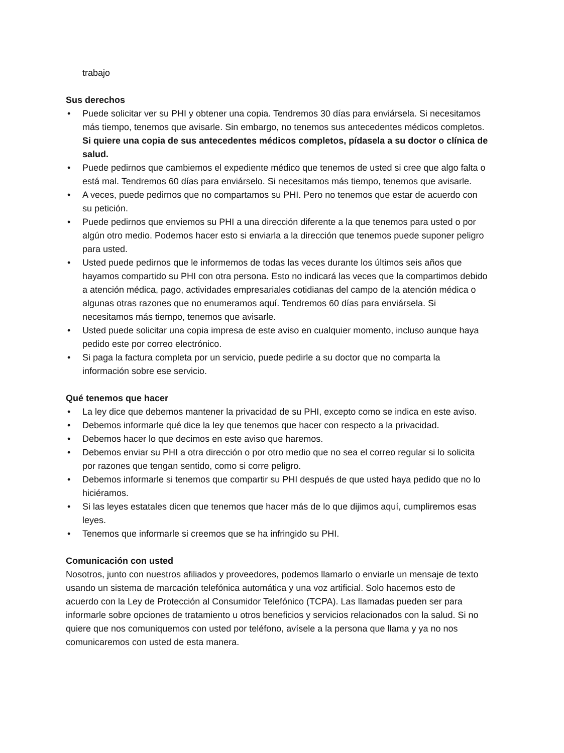trabajo
Sus derechos
• Puede solicitar ver su PHI y obtener una copia. Tendremos 30 días para enviársela. Si necesitamos más tiempo, tenemos que avisarle. Sin embargo, no tenemos sus antecedentes médicos completos. Si quiere una copia de sus antecedentes médicos completos, pídasela a su doctor o clínica de salud.
• Puede pedirnos que cambiemos el expediente médico que tenemos de usted si cree que algo falta o está mal. Tendremos 60 días para enviárselo. Si necesitamos más tiempo, tenemos que avisarle.
• A veces, puede pedirnos que no compartamos su PHI. Pero no tenemos que estar de acuerdo con su petición.
• Puede pedirnos que enviemos su PHI a una dirección diferente a la que tenemos para usted o por algún otro medio. Podemos hacer esto si enviarla a la dirección que tenemos puede suponer peligro para usted.
• Usted puede pedirnos que le informemos de todas las veces durante los últimos seis años que hayamos compartido su PHI con otra persona. Esto no indicará las veces que la compartimos debido a atención médica, pago, actividades empresariales cotidianas del campo de la atención médica o algunas otras razones que no enumeramos aquí. Tendremos 60 días para enviársela. Si necesitamos más tiempo, tenemos que avisarle.
• Usted puede solicitar una copia impresa de este aviso en cualquier momento, incluso aunque haya pedido este por correo electrónico.
• Si paga la factura completa por un servicio, puede pedirle a su doctor que no comparta la información sobre ese servicio.
Qué tenemos que hacer
• La ley dice que debemos mantener la privacidad de su PHI, excepto como se indica en este aviso.
• Debemos informarle qué dice la ley que tenemos que hacer con respecto a la privacidad.
• Debemos hacer lo que decimos en este aviso que haremos.
• Debemos enviar su PHI a otra dirección o por otro medio que no sea el correo regular si lo solicita por razones que tengan sentido, como si corre peligro.
• Debemos informarle si tenemos que compartir su PHI después de que usted haya pedido que no lo hiciéramos.
• Si las leyes estatales dicen que tenemos que hacer más de lo que dijimos aquí, cumpliremos esas leyes.
• Tenemos que informarle si creemos que se ha infringido su PHI.
Comunicación con usted
Nosotros, junto con nuestros afiliados y proveedores, podemos llamarlo o enviarle un mensaje de texto usando un sistema de marcación telefónica automática y una voz artificial. Solo hacemos esto de acuerdo con la Ley de Protección al Consumidor Telefónico (TCPA). Las llamadas pueden ser para informarle sobre opciones de tratamiento u otros beneficios y servicios relacionados con la salud. Si no quiere que nos comuniquemos con usted por teléfono, avísele a la persona que llama y ya no nos comunicaremos con usted de esta manera.